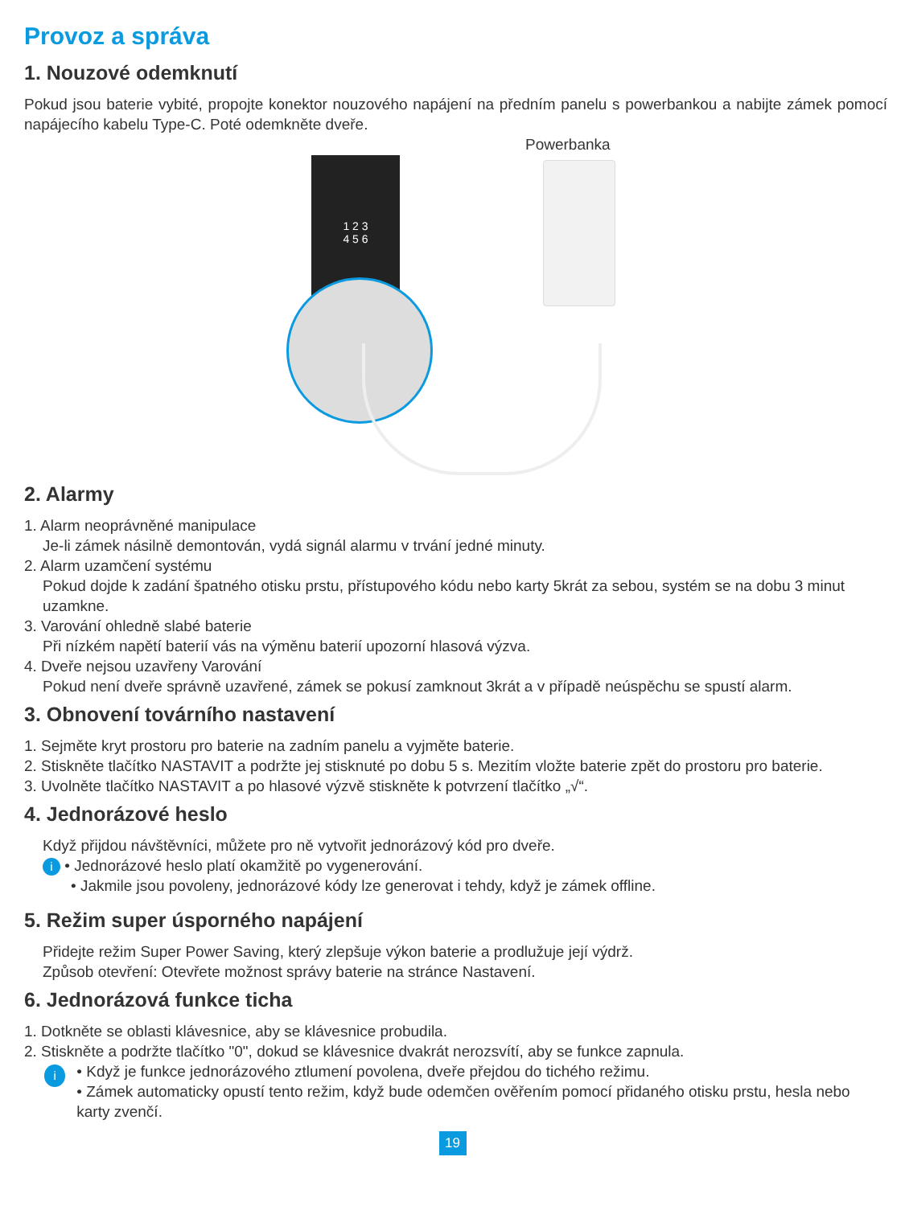Provoz a správa
1. Nouzové odemknutí
Pokud jsou baterie vybité, propojte konektor nouzového napájení na předním panelu s powerbankou a nabijte zámek pomocí napájecího kabelu Type-C. Poté odemkněte dveře.
Powerbanka
1 2 3
4 5 6
2. Alarmy
1. Alarm neoprávněné manipulace
Je-li zámek násilně demontován, vydá signál alarmu v trvání jedné minuty.
2. Alarm uzamčení systému
Pokud dojde k zadání špatného otisku prstu, přístupového kódu nebo karty 5krát za sebou, systém se na dobu 3 minut uzamkne.
3. Varování ohledně slabé baterie
Při nízkém napětí baterií vás na výměnu baterií upozorní hlasová výzva.
4. Dveře nejsou uzavřeny Varování
Pokud není dveře správně uzavřené, zámek se pokusí zamknout 3krát a v případě neúspěchu se spustí alarm.
3. Obnovení továrního nastavení
1. Sejměte kryt prostoru pro baterie na zadním panelu a vyjměte baterie.
2. Stiskněte tlačítko NASTAVIT a podržte jej stisknuté po dobu 5 s. Mezitím vložte baterie zpět do prostoru pro baterie.
3. Uvolněte tlačítko NASTAVIT a po hlasové výzvě stiskněte k potvrzení tlačítko „√“.
4. Jednorázové heslo
Když přijdou návštěvníci, můžete pro ně vytvořit jednorázový kód pro dveře.
i • Jednorázové heslo platí okamžitě po vygenerování.
• Jakmile jsou povoleny, jednorázové kódy lze generovat i tehdy, když je zámek offline.
5. Režim super úsporného napájení
Přidejte režim Super Power Saving, který zlepšuje výkon baterie a prodlužuje její výdrž.
Způsob otevření: Otevřete možnost správy baterie na stránce Nastavení.
6. Jednorázová funkce ticha
1. Dotkněte se oblasti klávesnice, aby se klávesnice probudila.
2. Stiskněte a podržte tlačítko "0", dokud se klávesnice dvakrát nerozsvítí, aby se funkce zapnula.
i
• Když je funkce jednorázového ztlumení povolena, dveře přejdou do tichého režimu.
• Zámek automaticky opustí tento režim, když bude odemčen ověřením pomocí přidaného otisku prstu, hesla nebo karty zvenčí.
19